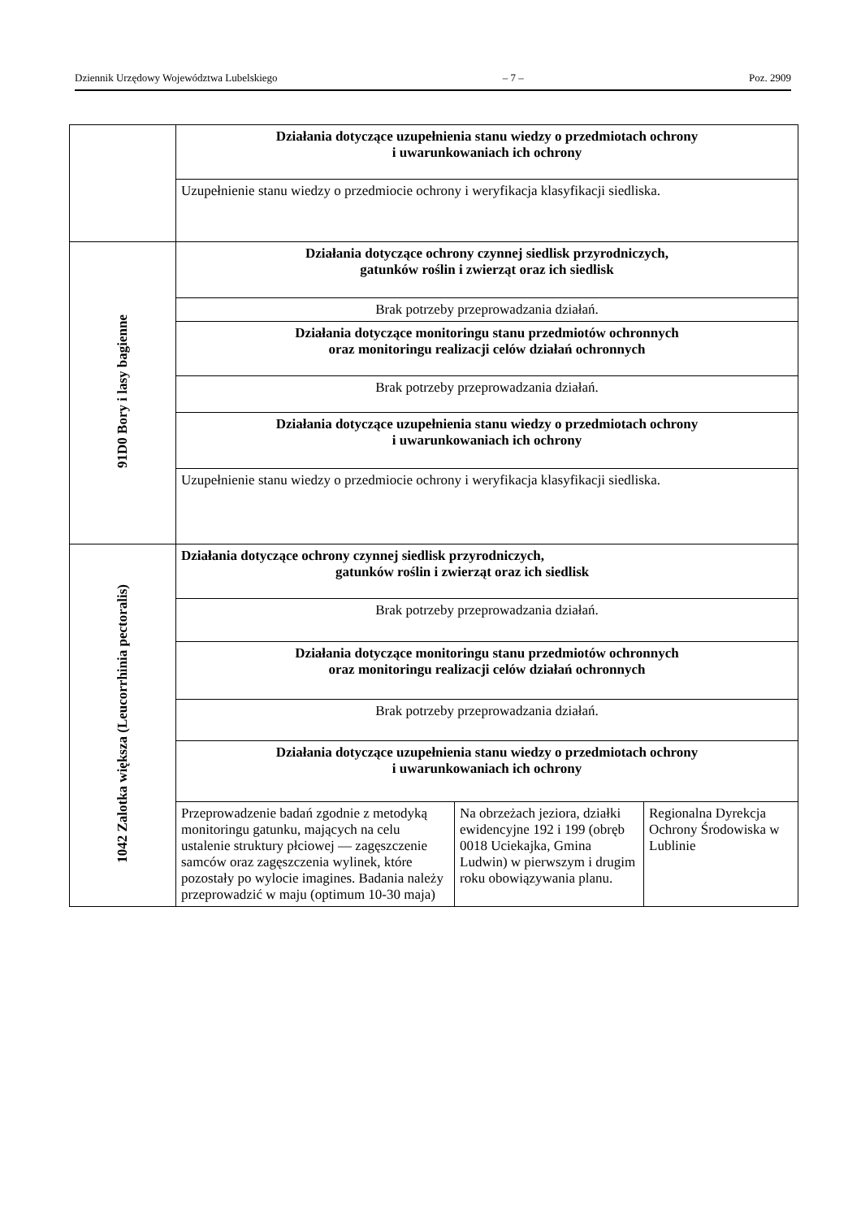Dziennik Urzędowy Województwa Lubelskiego – 7 – Poz. 2909
| | Działania dotyczące uzupełnienia stanu wiedzy o przedmiotach ochrony i uwarunkowaniach ich ochrony | | |
| | Uzupełnienie stanu wiedzy o przedmiocie ochrony i weryfikacja klasyfikacji siedliska. | | |
| 91D0 Bory i lasy bagienne | Działania dotyczące ochrony czynnej siedlisk przyrodniczych, gatunków roślin i zwierząt oraz ich siedlisk | | |
| | Brak potrzeby przeprowadzania działań. | | |
| | Działania dotyczące monitoringu stanu przedmiotów ochronnych oraz monitoringu realizacji celów działań ochronnych | | |
| | Brak potrzeby przeprowadzania działań. | | |
| | Działania dotyczące uzupełnienia stanu wiedzy o przedmiotach ochrony i uwarunkowaniach ich ochrony | | |
| | Uzupełnienie stanu wiedzy o przedmiocie ochrony i weryfikacja klasyfikacji siedliska. | | |
| 1042 Zalotka większa (Leucorrhinia pectoralis) | Działania dotyczące ochrony czynnej siedlisk przyrodniczych, gatunków roślin i zwierząt oraz ich siedlisk | | |
| | Brak potrzeby przeprowadzania działań. | | |
| | Działania dotyczące monitoringu stanu przedmiotów ochronnych oraz monitoringu realizacji celów działań ochronnych | | |
| | Brak potrzeby przeprowadzania działań. | | |
| | Działania dotyczące uzupełnienia stanu wiedzy o przedmiotach ochrony i uwarunkowaniach ich ochrony | | |
| | Przeprowadzenie badań zgodnie z metodyką monitoringu gatunku, mających na celu ustalenie struktury płciowej — zagęszczenie samców oraz zagęszczenia wylinek, które pozostały po wylocie imagines. Badania należy przeprowadzić w maju (optimum 10-30 maja) | Na obrzeżach jeziora, działki ewidencyjne 192 i 199 (obręb 0018 Uciekajka, Gmina Ludwin) w pierwszym i drugim roku obowiązywania planu. | Regionalna Dyrekcja Ochrony Środowiska w Lublinie |